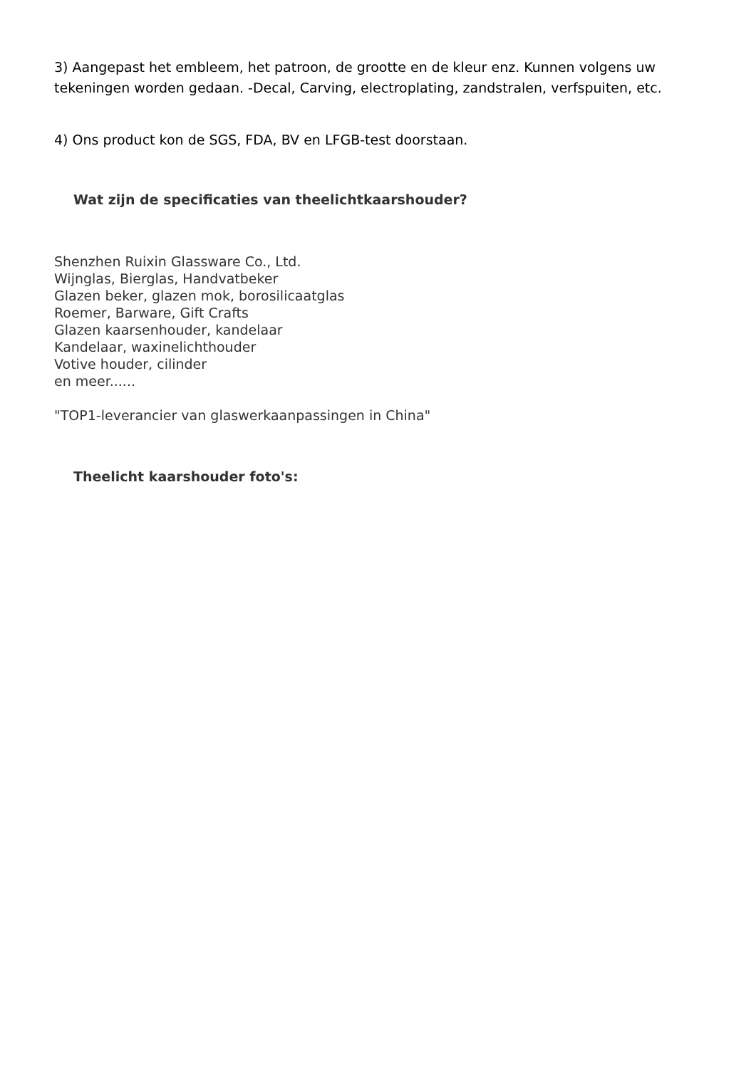3) Aangepast het embleem, het patroon, de grootte en de kleur enz. Kunnen volgens uw tekeningen worden gedaan. -Decal, Carving, electroplating, zandstralen, verfspuiten, etc.
4) Ons product kon de SGS, FDA, BV en LFGB-test doorstaan.
Wat zijn de specificaties van theelichtkaarshouder?
Shenzhen Ruixin Glassware Co., Ltd.
Wijnglas, Bierglas, Handvatbeker
Glazen beker, glazen mok, borosilicaatglas
Roemer, Barware, Gift Crafts
Glazen kaarsenhouder, kandelaar
Kandelaar, waxinelichthouder
Votive houder, cilinder
en meer......
"TOP1-leverancier van glaswerkaanpassingen in China"
Theelicht kaarshouder foto's: